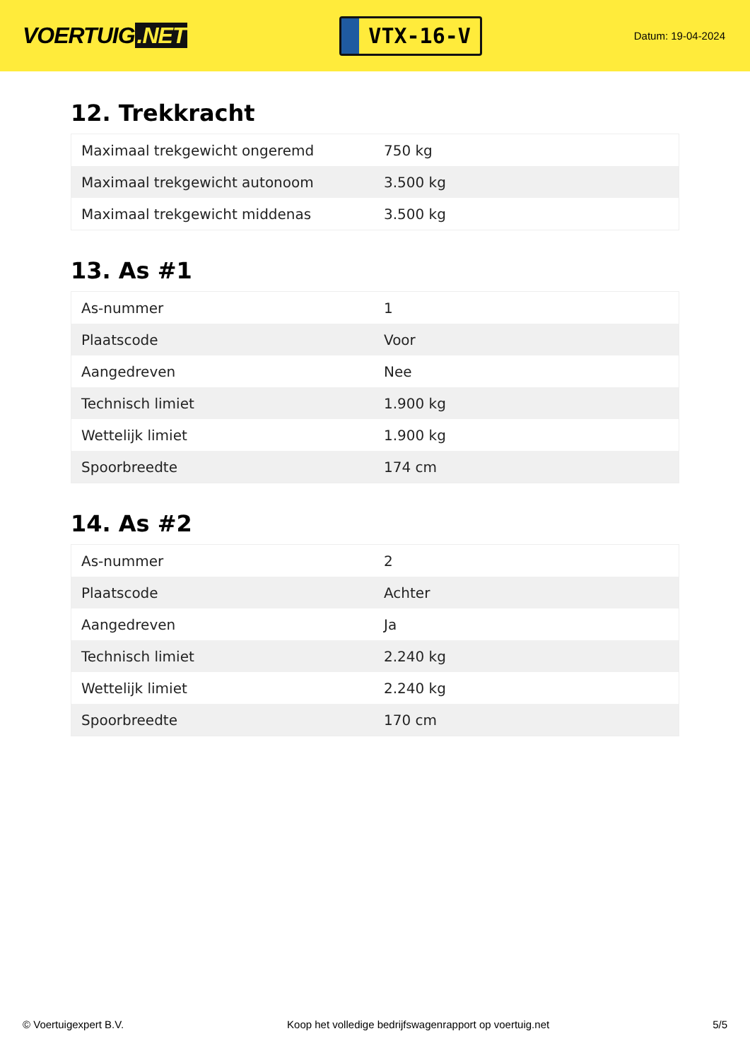VOERTUIG.NET
VTX-16-V
Datum: 19-04-2024
12. Trekkracht
| Maximaal trekgewicht ongeremd | 750 kg |
| Maximaal trekgewicht autonoom | 3.500 kg |
| Maximaal trekgewicht middenas | 3.500 kg |
13. As #1
| As-nummer | 1 |
| Plaatscode | Voor |
| Aangedreven | Nee |
| Technisch limiet | 1.900 kg |
| Wettelijk limiet | 1.900 kg |
| Spoorbreedte | 174 cm |
14. As #2
| As-nummer | 2 |
| Plaatscode | Achter |
| Aangedreven | Ja |
| Technisch limiet | 2.240 kg |
| Wettelijk limiet | 2.240 kg |
| Spoorbreedte | 170 cm |
© Voertuigexpert B.V. Koop het volledige bedrijfswagenrapport op voertuig.net 5/5